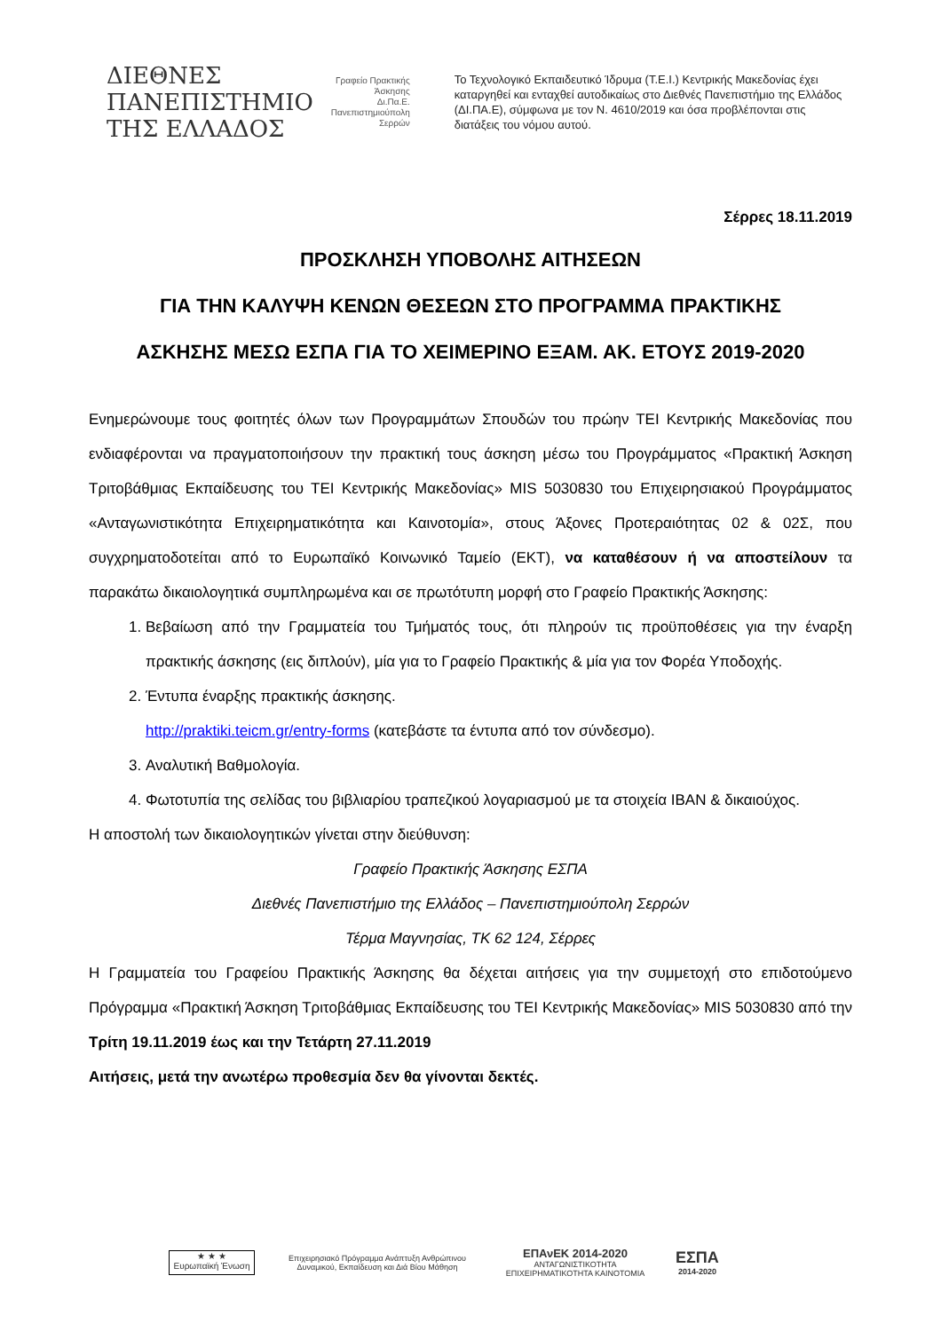ΔΙΕΘΝΕΣ
ΠΑΝΕΠΙΣΤΗΜΙΟ
ΤΗΣ ΕΛΛΑΔΟΣ
Γραφείο Πρακτικής Άσκησης
Δι.Πα.Ε. Πανεπιστημιούπολη Σερρών
Το Τεχνολογικό Εκπαιδευτικό Ίδρυμα (Τ.Ε.Ι.) Κεντρικής Μακεδονίας έχει καταργηθεί και ενταχθεί αυτοδικαίως στο Διεθνές Πανεπιστήμιο της Ελλάδος (ΔΙ.ΠΑ.Ε), σύμφωνα με τον Ν. 4610/2019 και όσα προβλέπονται στις διατάξεις του νόμου αυτού.
Σέρρες 18.11.2019
ΠΡΟΣΚΛΗΣΗ ΥΠΟΒΟΛΗΣ ΑΙΤΗΣΕΩΝ
ΓΙΑ ΤΗΝ ΚΑΛΥΨΗ ΚΕΝΩΝ ΘΕΣΕΩΝ ΣΤΟ ΠΡΟΓΡΑΜΜΑ ΠΡΑΚΤΙΚΗΣ
ΑΣΚΗΣΗΣ ΜΕΣΩ ΕΣΠΑ ΓΙΑ ΤΟ ΧΕΙΜΕΡΙΝΟ ΕΞΑΜ. ΑΚ. ΕΤΟΥΣ 2019-2020
Ενημερώνουμε τους φοιτητές όλων των Προγραμμάτων Σπουδών του πρώην ΤΕΙ Κεντρικής Μακεδονίας που ενδιαφέρονται να πραγματοποιήσουν την πρακτική τους άσκηση μέσω του Προγράμματος «Πρακτική Άσκηση Τριτοβάθμιας Εκπαίδευσης του ΤΕΙ Κεντρικής Μακεδονίας» MIS 5030830 του Επιχειρησιακού Προγράμματος «Ανταγωνιστικότητα Επιχειρηματικότητα και Καινοτομία», στους Άξονες Προτεραιότητας 02 & 02Σ, που συγχρηματοδοτείται από το Ευρωπαϊκό Κοινωνικό Ταμείο (ΕΚΤ), να καταθέσουν ή να αποστείλουν τα παρακάτω δικαιολογητικά συμπληρωμένα και σε πρωτότυπη μορφή στο Γραφείο Πρακτικής Άσκησης:
1. Βεβαίωση από την Γραμματεία του Τμήματός τους, ότι πληρούν τις προϋποθέσεις για την έναρξη πρακτικής άσκησης (εις διπλούν), μία για το Γραφείο Πρακτικής & μία για τον Φορέα Υποδοχής.
2. Έντυπα έναρξης πρακτικής άσκησης.
http://praktiki.teicm.gr/entry-forms (κατεβάστε τα έντυπα από τον σύνδεσμο).
3. Αναλυτική Βαθμολογία.
4. Φωτοτυπία της σελίδας του βιβλιαρίου τραπεζικού λογαριασμού με τα στοιχεία IBAN & δικαιούχος.
Η αποστολή των δικαιολογητικών γίνεται στην διεύθυνση:
Γραφείο Πρακτικής Άσκησης ΕΣΠΑ
Διεθνές Πανεπιστήμιο της Ελλάδος – Πανεπιστημιούπολη Σερρών
Τέρμα Μαγνησίας, ΤΚ 62 124, Σέρρες
Η Γραμματεία του Γραφείου Πρακτικής Άσκησης θα δέχεται αιτήσεις για την συμμετοχή στο επιδοτούμενο Πρόγραμμα «Πρακτική Άσκηση Τριτοβάθμιας Εκπαίδευσης του ΤΕΙ Κεντρικής Μακεδονίας» MIS 5030830 από την Τρίτη 19.11.2019 έως και την Τετάρτη 27.11.2019
Αιτήσεις, μετά την ανωτέρω προθεσμία δεν θα γίνονται δεκτές.
★ ★ ★
Ευρωπαϊκή Ένωση
Επιχειρησιακό Πρόγραμμα Ανάπτυξη Ανθρώπινου Δυναμικού, Εκπαίδευση και Διά Βίου Μάθηση
ΕΠΑνΕΚ 2014-2020
ΑΝΤΑΓΩΝΙΣΤΙΚΟΤΗΤΑ ΕΠΙΧΕΙΡΗΜΑΤΙΚΟΤΗΤΑ ΚΑΙΝΟΤΟΜΙΑ
ΕΣΠΑ
2014-2020